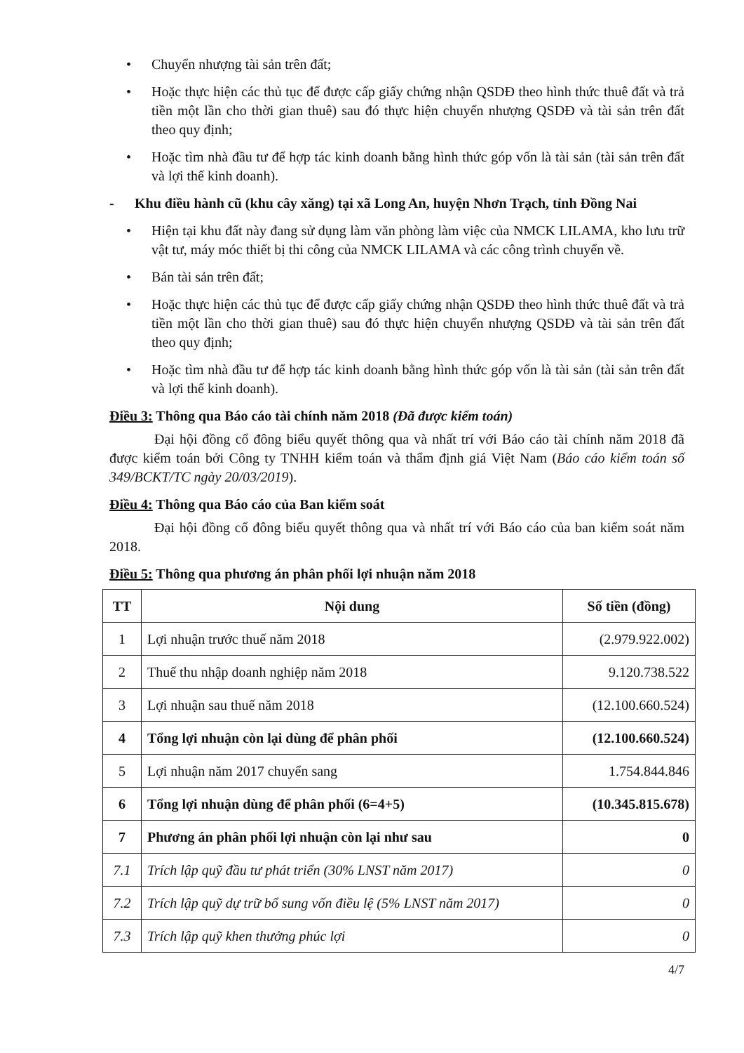• Chuyển nhượng tài sản trên đất;
• Hoặc thực hiện các thủ tục để được cấp giấy chứng nhận QSDĐ theo hình thức thuê đất và trả tiền một lần cho thời gian thuê) sau đó thực hiện chuyển nhượng QSDĐ và tài sản trên đất theo quy định;
• Hoặc tìm nhà đầu tư để hợp tác kinh doanh bằng hình thức góp vốn là tài sản (tài sản trên đất và lợi thế kinh doanh).
- Khu điều hành cũ (khu cây xăng) tại xã Long An, huyện Nhơn Trạch, tỉnh Đồng Nai
• Hiện tại khu đất này đang sử dụng làm văn phòng làm việc của NMCK LILAMA, kho lưu trữ vật tư, máy móc thiết bị thi công của NMCK LILAMA và các công trình chuyển về.
• Bán tài sản trên đất;
• Hoặc thực hiện các thủ tục để được cấp giấy chứng nhận QSDĐ theo hình thức thuê đất và trả tiền một lần cho thời gian thuê) sau đó thực hiện chuyển nhượng QSDĐ và tài sản trên đất theo quy định;
• Hoặc tìm nhà đầu tư để hợp tác kinh doanh bằng hình thức góp vốn là tài sản (tài sản trên đất và lợi thế kinh doanh).
Điều 3: Thông qua Báo cáo tài chính năm 2018 (Đã được kiểm toán)
Đại hội đồng cổ đông biểu quyết thông qua và nhất trí với Báo cáo tài chính năm 2018 đã được kiểm toán bởi Công ty TNHH kiểm toán và thẩm định giá Việt Nam (Báo cáo kiểm toán số 349/BCKT/TC ngày 20/03/2019).
Điều 4: Thông qua Báo cáo của Ban kiểm soát
Đại hội đồng cổ đông biểu quyết thông qua và nhất trí với Báo cáo của ban kiểm soát năm 2018.
Điều 5: Thông qua phương án phân phối lợi nhuận năm 2018
| TT | Nội dung | Số tiền (đồng) |
| --- | --- | --- |
| 1 | Lợi nhuận trước thuế năm 2018 | (2.979.922.002) |
| 2 | Thuế thu nhập doanh nghiệp năm 2018 | 9.120.738.522 |
| 3 | Lợi nhuận sau thuế năm 2018 | (12.100.660.524) |
| 4 | Tổng lợi nhuận còn lại dùng để phân phối | (12.100.660.524) |
| 5 | Lợi nhuận năm 2017 chuyển sang | 1.754.844.846 |
| 6 | Tổng lợi nhuận dùng để phân phối (6=4+5) | (10.345.815.678) |
| 7 | Phương án phân phối lợi nhuận còn lại như sau | 0 |
| 7.1 | Trích lập quỹ đầu tư phát triển (30% LNST năm 2017) | 0 |
| 7.2 | Trích lập quỹ dự trữ bổ sung vốn điều lệ (5% LNST năm 2017) | 0 |
| 7.3 | Trích lập quỹ khen thưởng phúc lợi | 0 |
4/7